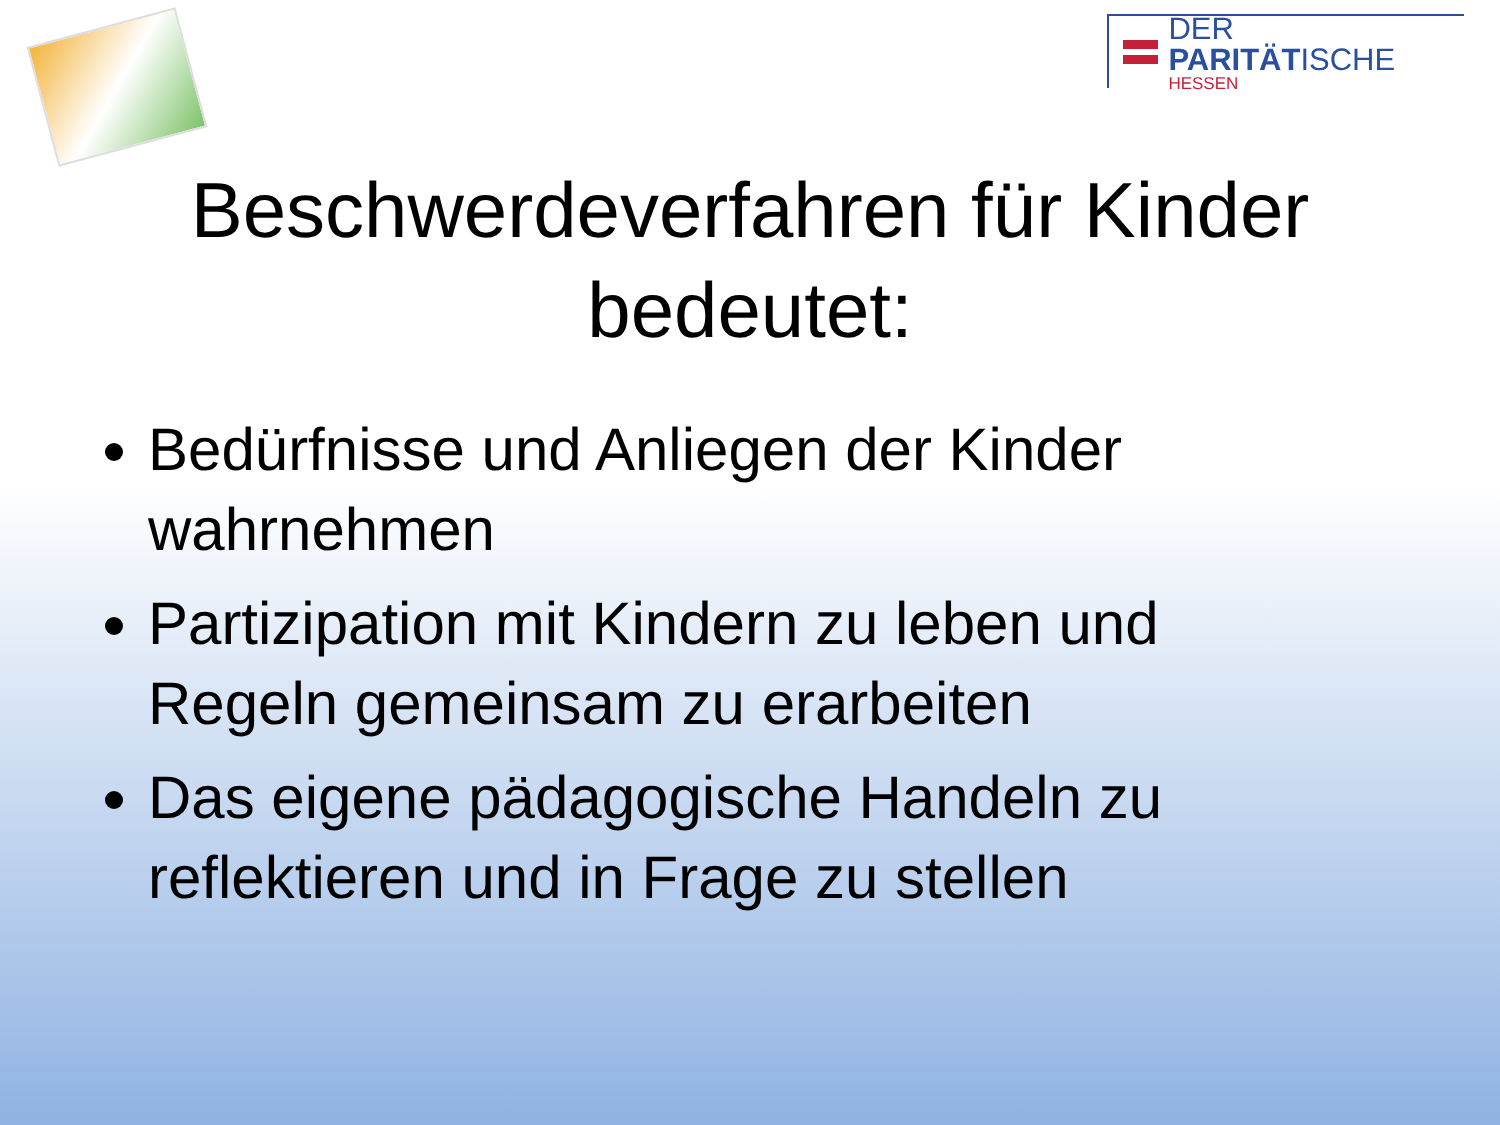DER PARITÄTISCHE
HESSEN
Beschwerdeverfahren für Kinder
bedeutet:
Bedürfnisse und Anliegen der Kinder wahrnehmen
Partizipation mit Kindern zu leben und Regeln gemeinsam zu erarbeiten
Das eigene pädagogische Handeln zu reflektieren und in Frage zu stellen